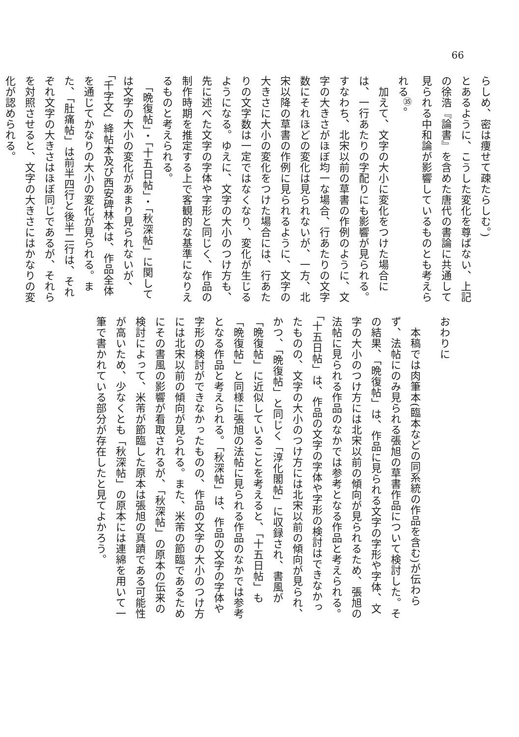66
らしめ、密は痩せて疎たらしむ。)
とあるように、こうした変化を尊ばない、上記の徐浩『論書』を含めた唐代の書論に共通して見られる中和論が影響しているものとも考えられる<sup>㉟</sup>。
　加えて、文字の大小に変化をつけた場合には、一行あたりの字配りにも影響が見られる。すなわち、北宋以前の草書の作例のように、文字の大きさがほぼ均一な場合、行あたりの文字数にそれほどの変化は見られないが、一方、北宋以降の草書の作例に見られるように、文字の大きさに大小の変化をつけた場合には、行あたりの文字数は一定ではなくなり、変化が生じるようになる。ゆえに、文字の大小のつけ方も、先に述べた文字の字体や字形と同じく、作品の制作時期を推定する上で客観的な基準になりえるものと考えられる。
　「晩復帖」・「十五日帖」・「秋深帖」に関しては文字の大小の変化があまり見られないが、「千字文」絳帖本及び西安碑林本は、作品全体を通じてかなりの大小の変化が見られる。また、「肚痛帖」は前半四行と後半二行は、それぞれ文字の大きさはほぼ同じであるが、それらを対照させると、文字の大きさにはかなりの変化が認められる。
おわりに
　本稿では肉筆本(臨本などの同系統の作品を含む)が伝わらず、法帖にのみ見られる張旭の草書作品について検討した。その結果、「晩復帖」は、作品に見られる文字の字形や字体、文字の大小のつけ方には北宋以前の傾向が見られるため、張旭の法帖に見られる作品のなかでは参考となる作品と考えられる。「十五日帖」は、作品の文字の字体や字形の検討はできなかったものの、文字の大小のつけ方には北宋以前の傾向が見られ、かつ、「晩復帖」と同じく「淳化閣帖」に収録され、書風が「晩復帖」に近似していることを考えると、「十五日帖」も「晩復帖」と同様に張旭の法帖に見られる作品のなかでは参考となる作品と考えられる。「秋深帖」は、作品の文字の字体や字形の検討ができなかったものの、作品の文字の大小のつけ方には北宋以前の傾向が見られる。また、米芾の節臨であるためにその書風の影響が看取されるが、「秋深帖」の原本の伝来の検討によって、米芾が節臨した原本は張旭の真蹟である可能性が高いため、少なくとも「秋深帖」の原本には連綿を用いて一筆で書かれている部分が存在したと見てよかろう。